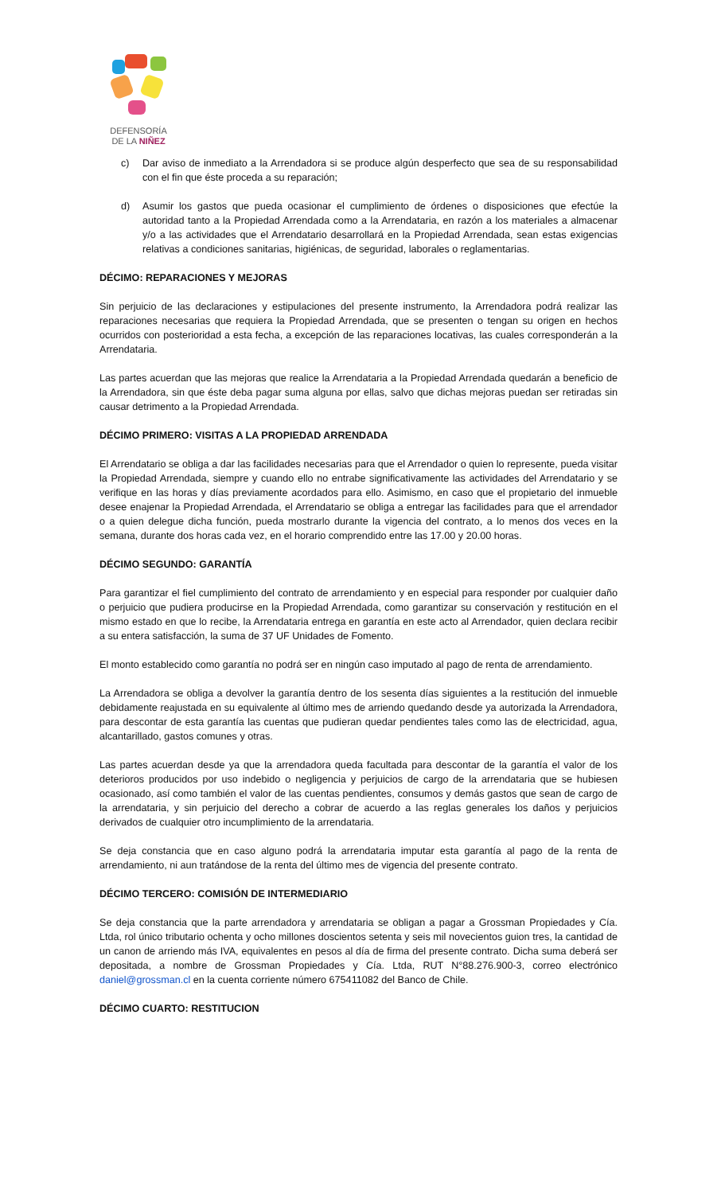DEFENSORÍA
DE LA NIÑEZ
c) Dar aviso de inmediato a la Arrendadora si se produce algún desperfecto que sea de su responsabilidad con el fin que éste proceda a su reparación;
d) Asumir los gastos que pueda ocasionar el cumplimiento de órdenes o disposiciones que efectúe la autoridad tanto a la Propiedad Arrendada como a la Arrendataria, en razón a los materiales a almacenar y/o a las actividades que el Arrendatario desarrollará en la Propiedad Arrendada, sean estas exigencias relativas a condiciones sanitarias, higiénicas, de seguridad, laborales o reglamentarias.
DÉCIMO: REPARACIONES Y MEJORAS
Sin perjuicio de las declaraciones y estipulaciones del presente instrumento, la Arrendadora podrá realizar las reparaciones necesarias que requiera la Propiedad Arrendada, que se presenten o tengan su origen en hechos ocurridos con posterioridad a esta fecha, a excepción de las reparaciones locativas, las cuales corresponderán a la Arrendataria.
Las partes acuerdan que las mejoras que realice la Arrendataria a la Propiedad Arrendada quedarán a beneficio de la Arrendadora, sin que éste deba pagar suma alguna por ellas, salvo que dichas mejoras puedan ser retiradas sin causar detrimento a la Propiedad Arrendada.
DÉCIMO PRIMERO: VISITAS A LA PROPIEDAD ARRENDADA
El Arrendatario se obliga a dar las facilidades necesarias para que el Arrendador o quien lo represente, pueda visitar la Propiedad Arrendada, siempre y cuando ello no entrabe significativamente las actividades del Arrendatario y se verifique en las horas y días previamente acordados para ello. Asimismo, en caso que el propietario del inmueble desee enajenar la Propiedad Arrendada, el Arrendatario se obliga a entregar las facilidades para que el arrendador o a quien delegue dicha función, pueda mostrarlo durante la vigencia del contrato, a lo menos dos veces en la semana, durante dos horas cada vez, en el horario comprendido entre las 17.00 y 20.00 horas.
DÉCIMO SEGUNDO: GARANTÍA
Para garantizar el fiel cumplimiento del contrato de arrendamiento y en especial para responder por cualquier daño o perjuicio que pudiera producirse en la Propiedad Arrendada, como garantizar su conservación y restitución en el mismo estado en que lo recibe, la Arrendataria entrega en garantía en este acto al Arrendador, quien declara recibir a su entera satisfacción, la suma de 37 UF Unidades de Fomento.
El monto establecido como garantía no podrá ser en ningún caso imputado al pago de renta de arrendamiento.
La Arrendadora se obliga a devolver la garantía dentro de los sesenta días siguientes a la restitución del inmueble debidamente reajustada en su equivalente al último mes de arriendo quedando desde ya autorizada la Arrendadora, para descontar de esta garantía las cuentas que pudieran quedar pendientes tales como las de electricidad, agua, alcantarillado, gastos comunes y otras.
Las partes acuerdan desde ya que la arrendadora queda facultada para descontar de la garantía el valor de los deterioros producidos por uso indebido o negligencia y perjuicios de cargo de la arrendataria que se hubiesen ocasionado, así como también el valor de las cuentas pendientes, consumos y demás gastos que sean de cargo de la arrendataria, y sin perjuicio del derecho a cobrar de acuerdo a las reglas generales los daños y perjuicios derivados de cualquier otro incumplimiento de la arrendataria.
Se deja constancia que en caso alguno podrá la arrendataria imputar esta garantía al pago de la renta de arrendamiento, ni aun tratándose de la renta del último mes de vigencia del presente contrato.
DÉCIMO TERCERO: COMISIÓN DE INTERMEDIARIO
Se deja constancia que la parte arrendadora y arrendataria se obligan a pagar a Grossman Propiedades y Cía. Ltda, rol único tributario ochenta y ocho millones doscientos setenta y seis mil novecientos guion tres, la cantidad de un canon de arriendo más IVA, equivalentes en pesos al día de firma del presente contrato. Dicha suma deberá ser depositada, a nombre de Grossman Propiedades y Cía. Ltda, RUT N°88.276.900-3, correo electrónico daniel@grossman.cl en la cuenta corriente número 675411082 del Banco de Chile.
DÉCIMO CUARTO: RESTITUCION